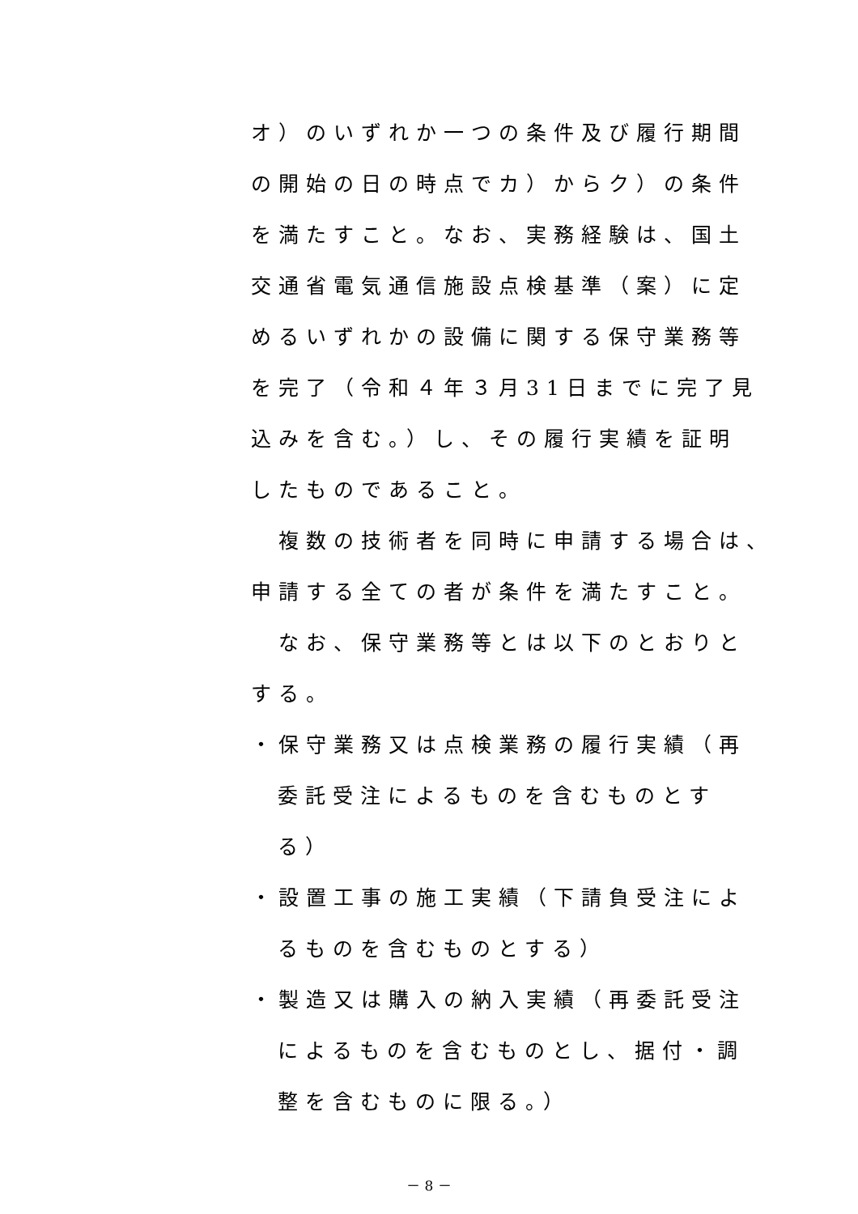オ）のいずれか一つの条件及び履行期間
の開始の日の時点でカ）からク）の条件
を満たすこと。なお、実務経験は、国土
交通省電気通信施設点検基準（案）に定
めるいずれかの設備に関する保守業務等
を完了（令和４年３月31日までに完了見
込みを含む。）し、その履行実績を証明
したものであること。
　複数の技術者を同時に申請する場合は、
申請する全ての者が条件を満たすこと。
　なお、保守業務等とは以下のとおりと
する。
・保守業務又は点検業務の履行実績（再
委託受注によるものを含むものとす
る）
・設置工事の施工実績（下請負受注によ
るものを含むものとする）
・製造又は購入の納入実績（再委託受注
によるものを含むものとし、据付・調
整を含むものに限る。）
－ 8 －